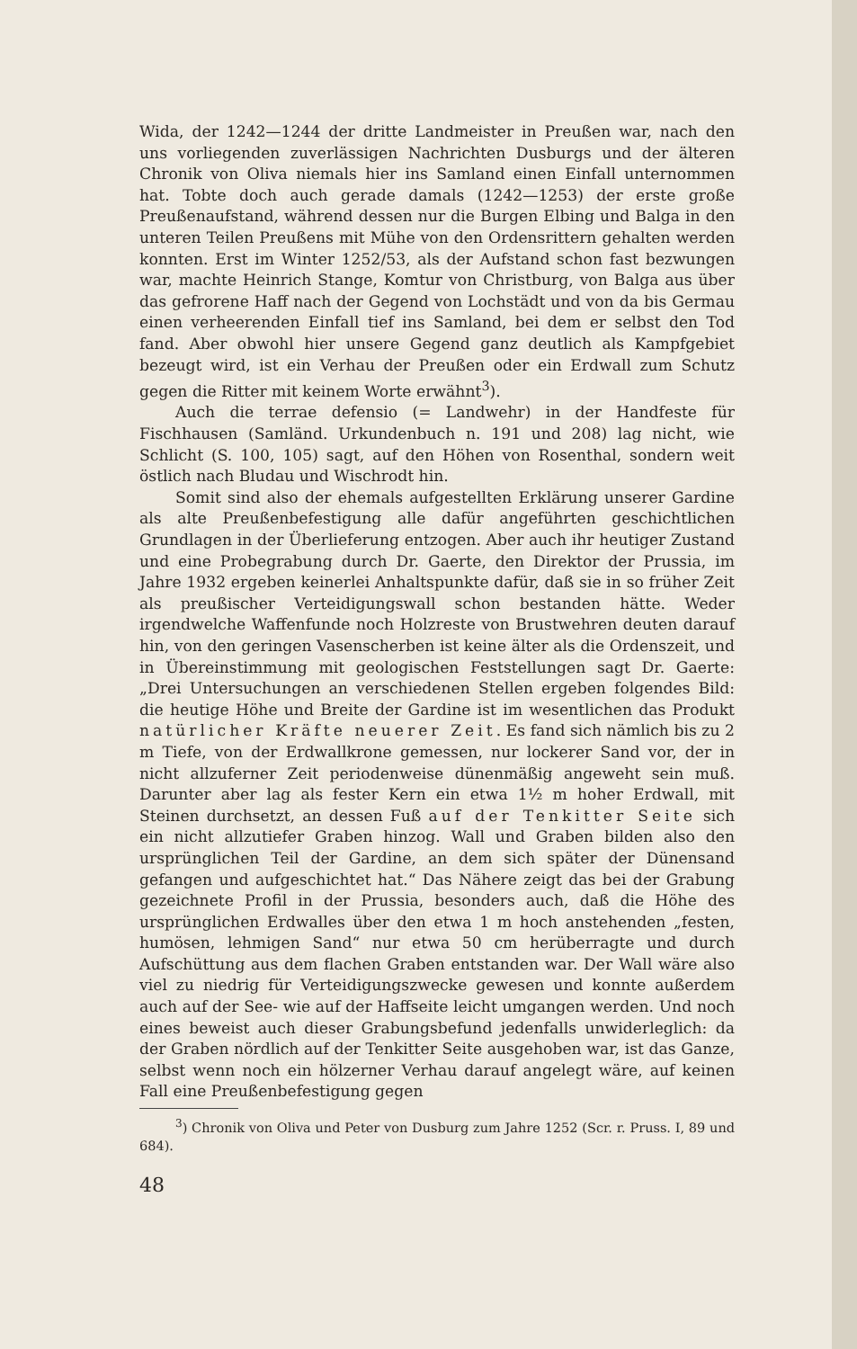Wida, der 1242—1244 der dritte Landmeister in Preußen war, nach den uns vorliegenden zuverlässigen Nachrichten Dusburgs und der älteren Chronik von Oliva niemals hier ins Samland einen Einfall unternommen hat. Tobte doch auch gerade damals (1242—1253) der erste große Preußenaufstand, während dessen nur die Burgen Elbing und Balga in den unteren Teilen Preußens mit Mühe von den Ordensrittern gehalten werden konnten. Erst im Winter 1252/53, als der Aufstand schon fast bezwungen war, machte Heinrich Stange, Komtur von Christburg, von Balga aus über das gefrorene Haff nach der Gegend von Lochstädt und von da bis Germau einen verheerenden Einfall tief ins Samland, bei dem er selbst den Tod fand. Aber obwohl hier unsere Gegend ganz deutlich als Kampfgebiet bezeugt wird, ist ein Verhau der Preußen oder ein Erdwall zum Schutz gegen die Ritter mit keinem Worte erwähnt<sup>3</sup>).
Auch die terrae defensio (= Landwehr) in der Handfeste für Fischhausen (Samländ. Urkundenbuch n. 191 und 208) lag nicht, wie Schlicht (S. 100, 105) sagt, auf den Höhen von Rosenthal, sondern weit östlich nach Bludau und Wischrodt hin.
Somit sind also der ehemals aufgestellten Erklärung unserer Gardine als alte Preußenbefestigung alle dafür angeführten geschichtlichen Grundlagen in der Überlieferung entzogen. Aber auch ihr heutiger Zustand und eine Probegrabung durch Dr. Gaerte, den Direktor der Prussia, im Jahre 1932 ergeben keinerlei Anhaltspunkte dafür, daß sie in so früher Zeit als preußischer Verteidigungswall schon bestanden hätte. Weder irgendwelche Waffenfunde noch Holzreste von Brustwehren deuten darauf hin, von den geringen Vasenscherben ist keine älter als die Ordenszeit, und in Übereinstimmung mit geologischen Feststellungen sagt Dr. Gaerte: „Drei Untersuchungen an verschiedenen Stellen ergeben folgendes Bild: die heutige Höhe und Breite der Gardine ist im wesentlichen das Produkt natürlicher Kräfte neuerer Zeit. Es fand sich nämlich bis zu 2 m Tiefe, von der Erdwallkrone gemessen, nur lockerer Sand vor, der in nicht allzuferner Zeit periodenweise dünenmäßig angeweht sein muß. Darunter aber lag als fester Kern ein etwa 1½ m hoher Erdwall, mit Steinen durchsetzt, an dessen Fuß auf der Tenkitter Seite sich ein nicht allzutiefer Graben hinzog. Wall und Graben bilden also den ursprünglichen Teil der Gardine, an dem sich später der Dünensand gefangen und aufgeschichtet hat.“ Das Nähere zeigt das bei der Grabung gezeichnete Profil in der Prussia, besonders auch, daß die Höhe des ursprünglichen Erdwalles über den etwa 1 m hoch anstehenden „festen, humösen, lehmigen Sand“ nur etwa 50 cm herüberragte und durch Aufschüttung aus dem flachen Graben entstanden war. Der Wall wäre also viel zu niedrig für Verteidigungszwecke gewesen und konnte außerdem auch auf der See- wie auf der Haffseite leicht umgangen werden. Und noch eines beweist auch dieser Grabungsbefund jedenfalls unwiderleglich: da der Graben nördlich auf der Tenkitter Seite ausgehoben war, ist das Ganze, selbst wenn noch ein hölzerner Verhau darauf angelegt wäre, auf keinen Fall eine Preußenbefestigung gegen
<sup>3</sup>) Chronik von Oliva und Peter von Dusburg zum Jahre 1252 (Scr. r. Pruss. I, 89 und 684).
48